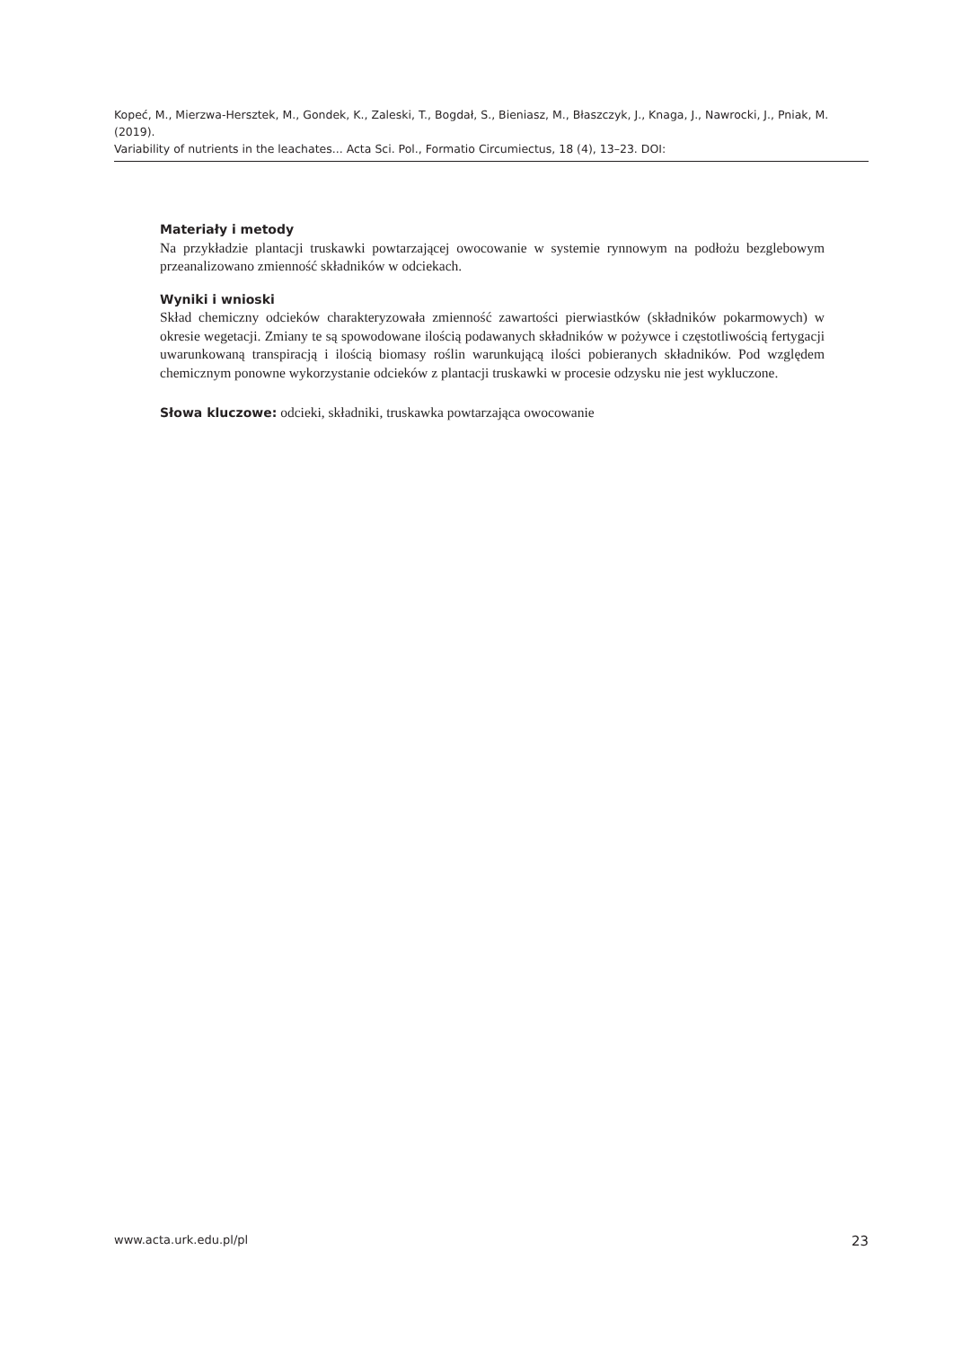Kopeć, M., Mierzwa-Hersztek, M., Gondek, K., Zaleski, T., Bogdał, S., Bieniasz, M., Błaszczyk, J., Knaga, J., Nawrocki, J., Pniak, M. (2019).
Variability of nutrients in the leachates... Acta Sci. Pol., Formatio Circumiectus, 18 (4), 13–23. DOI:
Materiały i metody
Na przykładzie plantacji truskawki powtarzającej owocowanie w systemie rynnowym na podłożu bezglebowym przeanalizowano zmienność składników w odciekach.
Wyniki i wnioski
Skład chemiczny odcieków charakteryzowała zmienność zawartości pierwiastków (składników pokarmowych) w okresie wegetacji. Zmiany te są spowodowane ilością podawanych składników w pożywce i częstotliwością fertygacji uwarunkowaną transpiracją i ilością biomasy roślin warunkującą ilości pobieranych składników. Pod względem chemicznym ponowne wykorzystanie odcieków z plantacji truskawki w procesie odzysku nie jest wykluczone.
Słowa kluczowe: odcieki, składniki, truskawka powtarzająca owocowanie
www.acta.urk.edu.pl/pl 23